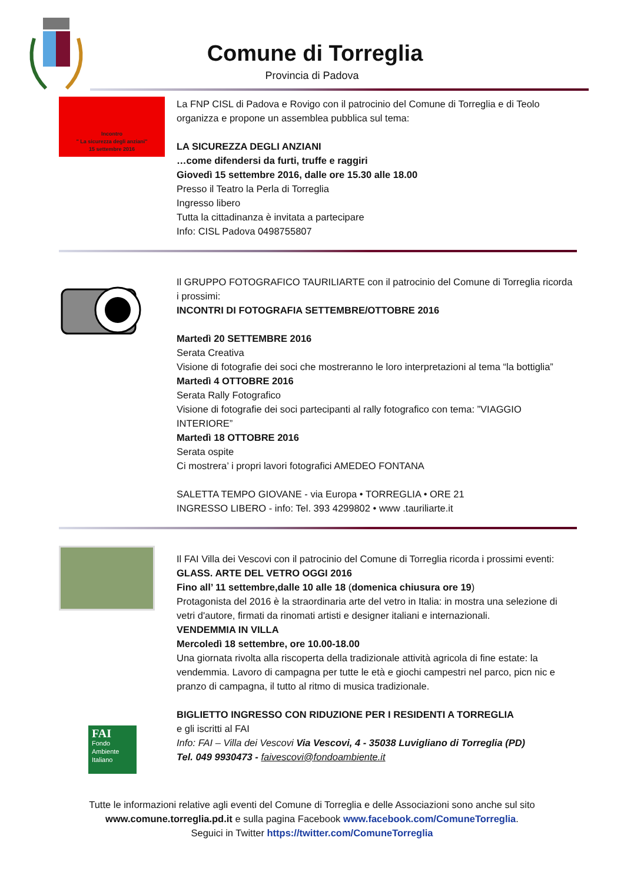Comune di Torreglia
Provincia di Padova
Incontro
" La sicurezza degli anziani"
15 settembre 2016
La FNP CISL di Padova e Rovigo con il patrocinio del Comune di Torreglia e di Teolo organizza e propone un assemblea pubblica sul tema:
LA SICUREZZA DEGLI ANZIANI
…come difendersi da furti, truffe e raggiri
Giovedì 15 settembre 2016, dalle ore 15.30 alle 18.00
Presso il Teatro la Perla di Torreglia
Ingresso libero
Tutta la cittadinanza è invitata a partecipare
Info: CISL Padova 0498755807
Il GRUPPO FOTOGRAFICO TAURILIARTE con il patrocinio del Comune di Torreglia ricorda i prossimi:
INCONTRI DI FOTOGRAFIA SETTEMBRE/OTTOBRE 2016
Martedì 20 SETTEMBRE 2016
Serata Creativa
Visione di fotografie dei soci che mostreranno le loro interpretazioni al tema “la bottiglia”
Martedì 4 OTTOBRE 2016
Serata Rally Fotografico
Visione di fotografie dei soci partecipanti al rally fotografico con tema: ”VIAGGIO INTERIORE”
Martedì 18 OTTOBRE 2016
Serata ospite
Ci mostrera’ i propri lavori fotografici AMEDEO FONTANA
SALETTA TEMPO GIOVANE - via Europa • TORREGLIA • ORE 21
INGRESSO LIBERO - info: Tel. 393 4299802 • www .tauriliarte.it
FAI
Fondo Ambiente Italiano
Il FAI Villa dei Vescovi con il patrocinio del Comune di Torreglia ricorda i prossimi eventi:
GLASS. ARTE DEL VETRO OGGI 2016
Fino all’ 11 settembre,dalle 10 alle 18 (domenica chiusura ore 19)
Protagonista del 2016 è la straordinaria arte del vetro in Italia: in mostra una selezione di vetri d'autore, firmati da rinomati artisti e designer italiani e internazionali.
VENDEMMIA IN VILLA
Mercoledì 18 settembre, ore 10.00-18.00
Una giornata rivolta alla riscoperta della tradizionale attività agricola di fine estate: la vendemmia. Lavoro di campagna per tutte le età e giochi campestri nel parco, picn nic e pranzo di campagna, il tutto al ritmo di musica tradizionale.
BIGLIETTO INGRESSO CON RIDUZIONE PER I RESIDENTI A TORREGLIA
e gli iscritti al FAI
Info: FAI – Villa dei Vescovi Via Vescovi, 4 - 35038 Luvigliano di Torreglia (PD)
Tel. 049 9930473 - faivescovi@fondoambiente.it
Tutte le informazioni relative agli eventi del Comune di Torreglia e delle Associazioni sono anche sul sito
www.comune.torreglia.pd.it e sulla pagina Facebook www.facebook.com/ComuneTorreglia.
Seguici in Twitter https://twitter.com/ComuneTorreglia